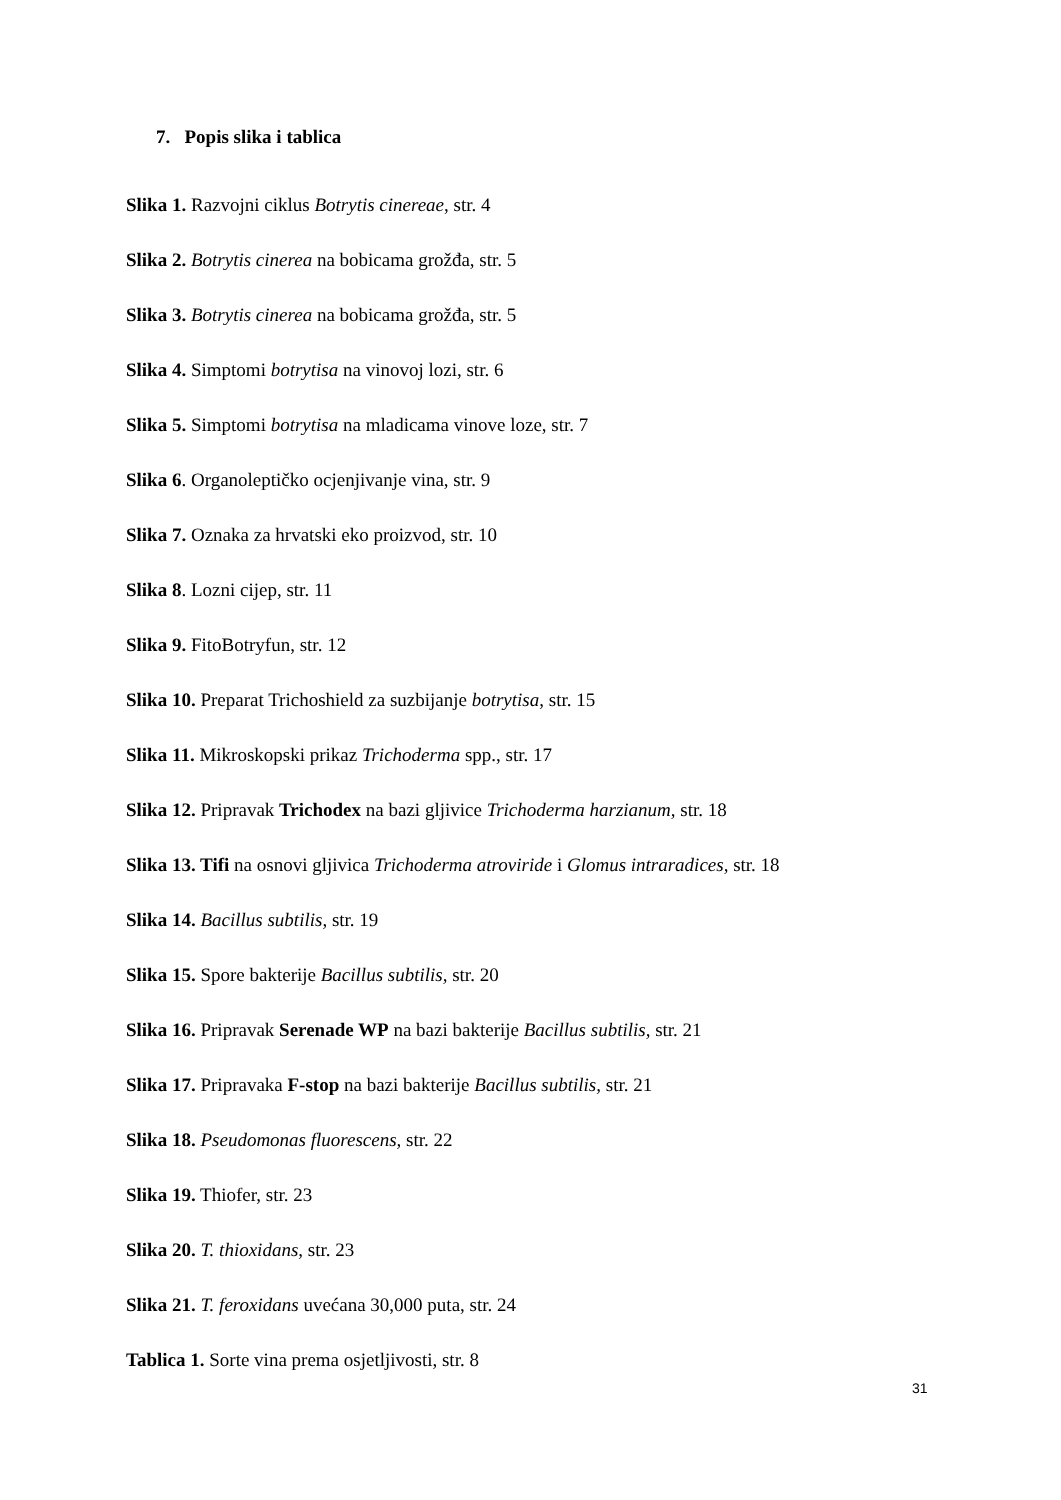7. Popis slika i tablica
Slika 1. Razvojni ciklus Botrytis cinereae, str. 4
Slika 2. Botrytis cinerea na bobicama grožđa, str. 5
Slika 3. Botrytis cinerea na bobicama grožđa, str. 5
Slika 4. Simptomi botrytisa na vinovoj lozi, str. 6
Slika 5. Simptomi botrytisa na mladicama vinove loze, str. 7
Slika 6. Organoleptičko ocjenjivanje vina, str. 9
Slika 7. Oznaka za hrvatski eko proizvod, str. 10
Slika 8. Lozni cijep, str. 11
Slika 9. FitoBotryfun, str. 12
Slika 10. Preparat Trichoshield za suzbijanje botrytisa, str. 15
Slika 11. Mikroskopski prikaz Trichoderma spp., str. 17
Slika 12. Pripravak Trichodex na bazi gljivice Trichoderma harzianum, str. 18
Slika 13. Tifi na osnovi gljivica Trichoderma atroviride i Glomus intraradices, str. 18
Slika 14. Bacillus subtilis, str. 19
Slika 15. Spore bakterije Bacillus subtilis, str. 20
Slika 16. Pripravak Serenade WP na bazi bakterije Bacillus subtilis, str. 21
Slika 17. Pripravaka F-stop na bazi bakterije Bacillus subtilis, str. 21
Slika 18. Pseudomonas fluorescens, str. 22
Slika 19. Thiofer, str. 23
Slika 20. T. thioxidans, str. 23
Slika 21. T. feroxidans uvećana 30,000 puta, str. 24
Tablica 1. Sorte vina prema osjetljivosti, str. 8
31